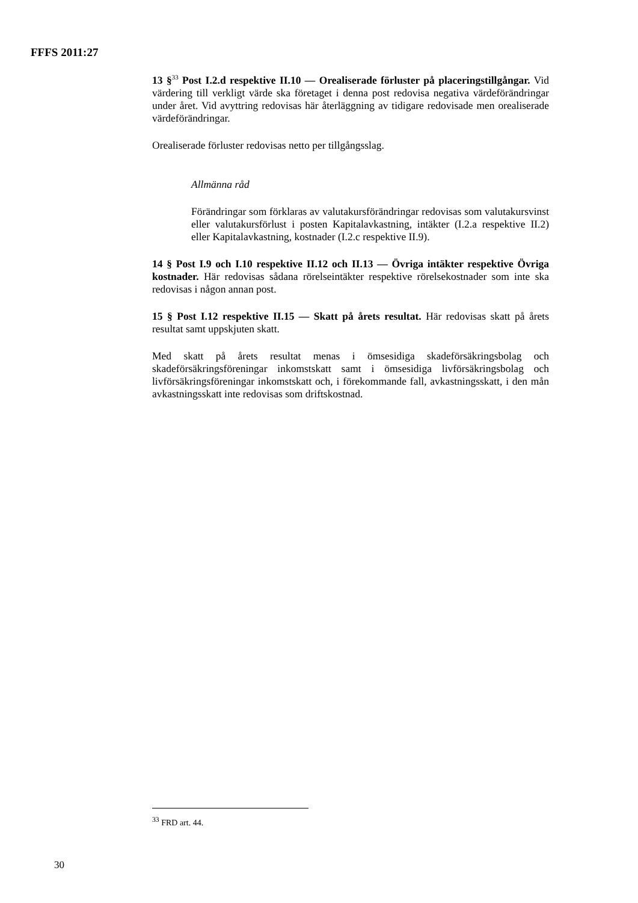FFFS 2011:27
13 §<sup>33</sup> Post I.2.d respektive II.10 — Orealiserade förluster på placeringstill­gångar. Vid värdering till verkligt värde ska företaget i denna post redovisa negativa värdeförändringar under året. Vid avyttring redovisas här återläggning av tidigare redovisade men orealiserade värdeförändringar.
Orealiserade förluster redovisas netto per tillgångsslag.
Allmänna råd
Förändringar som förklaras av valutakursförändringar redovisas som valuta­kursvinst eller valutakursförlust i posten Kapitalavkastning, intäkter (I.2.a respektive II.2) eller Kapitalavkastning, kostnader (I.2.c respektive II.9).
14 § Post I.9 och I.10 respektive II.12 och II.13 — Övriga intäkter respektive Övriga kostnader. Här redovisas sådana rörelseintäkter respektive rörelsekostnader som inte ska redovisas i någon annan post.
15 § Post I.12 respektive II.15 — Skatt på årets resultat. Här redovisas skatt på årets resultat samt uppskjuten skatt.
Med skatt på årets resultat menas i ömsesidiga skadeförsäkringsbolag och skadeförsäkringsföreningar inkomstskatt samt i ömsesidiga livförsäkringsbolag och livförsäkringsföreningar inkomstskatt och, i förekommande fall, avkastningsskatt, i den mån avkastningsskatt inte redovisas som driftskostnad.
<sup>33</sup> FRD art. 44.
30